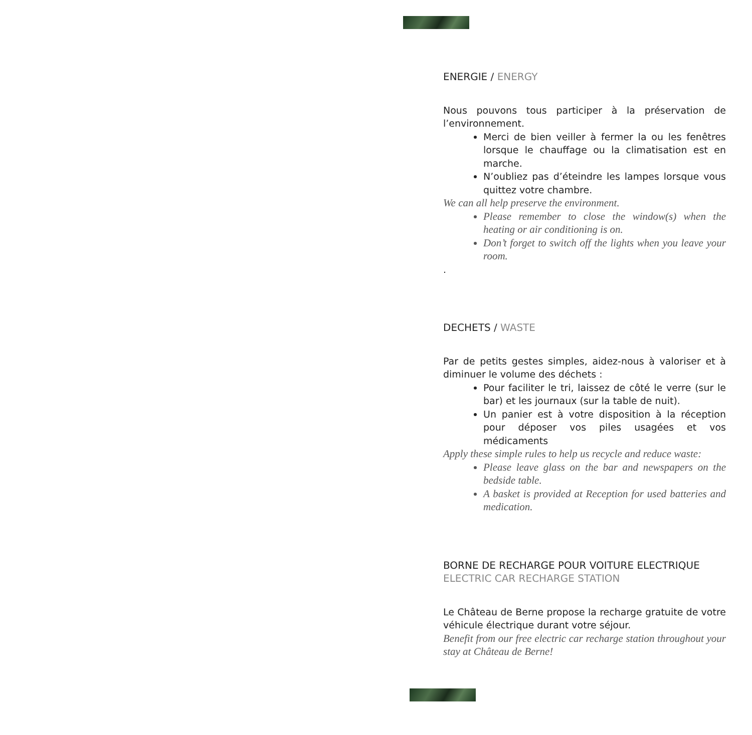ENERGIE / ENERGY
Nous pouvons tous participer à la préservation de l’environnement.
Merci de bien veiller à fermer la ou les fenêtres lorsque le chauffage ou la climatisation est en marche.
N’oubliez pas d’éteindre les lampes lorsque vous quittez votre chambre.
We can all help preserve the environment.
Please remember to close the window(s) when the heating or air conditioning is on.
Don’t forget to switch off the lights when you leave your room.
.
DECHETS / WASTE
Par de petits gestes simples, aidez-nous à valoriser et à diminuer le volume des déchets :
Pour faciliter le tri, laissez de côté le verre (sur le bar) et les journaux (sur la table de nuit).
Un panier est à votre disposition à la réception pour déposer vos piles usagées et vos médicaments
Apply these simple rules to help us recycle and reduce waste:
Please leave glass on the bar and newspapers on the bedside table.
A basket is provided at Reception for used batteries and medication.
BORNE DE RECHARGE POUR VOITURE ELECTRIQUE
ELECTRIC CAR RECHARGE STATION
Le Château de Berne propose la recharge gratuite de votre véhicule électrique durant votre séjour.
Benefit from our free electric car recharge station throughout your stay at Château de Berne!